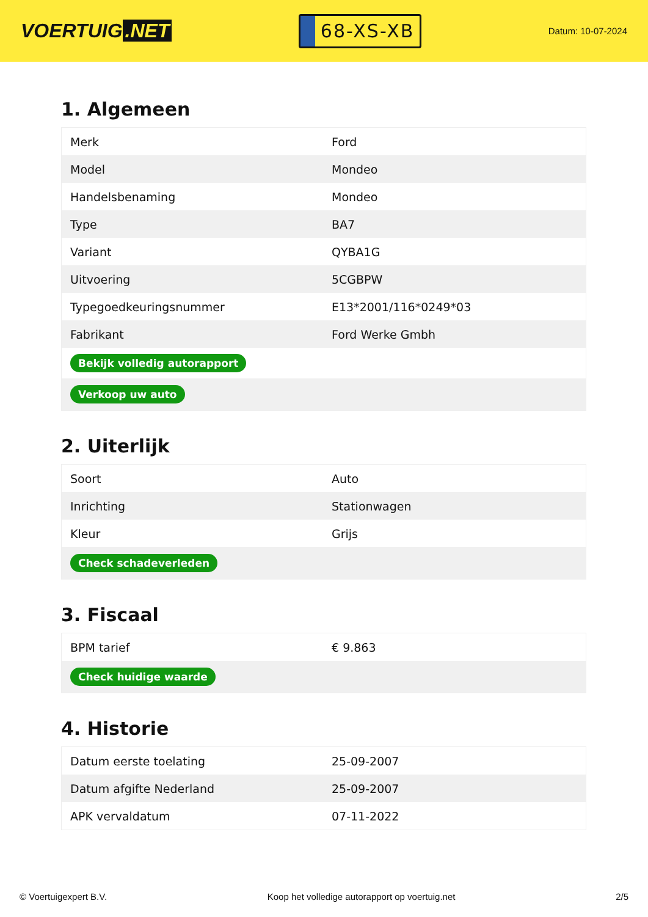VOERTUIG.NET
68-XS-XB
Datum: 10-07-2024
1. Algemeen
| Merk | Ford |
| Model | Mondeo |
| Handelsbenaming | Mondeo |
| Type | BA7 |
| Variant | QYBA1G |
| Uitvoering | 5CGBPW |
| Typegoedkeuringsnummer | E13*2001/116*0249*03 |
| Fabrikant | Ford Werke Gmbh |
| Bekijk volledig autorapport | |
| Verkoop uw auto | |
2. Uiterlijk
| Soort | Auto |
| Inrichting | Stationwagen |
| Kleur | Grijs |
| Check schadeverleden | |
3. Fiscaal
| BPM tarief | € 9.863 |
| Check huidige waarde | |
4. Historie
| Datum eerste toelating | 25-09-2007 |
| Datum afgifte Nederland | 25-09-2007 |
| APK vervaldatum | 07-11-2022 |
© Voertuigexpert B.V. Koop het volledige autorapport op voertuig.net 2/5